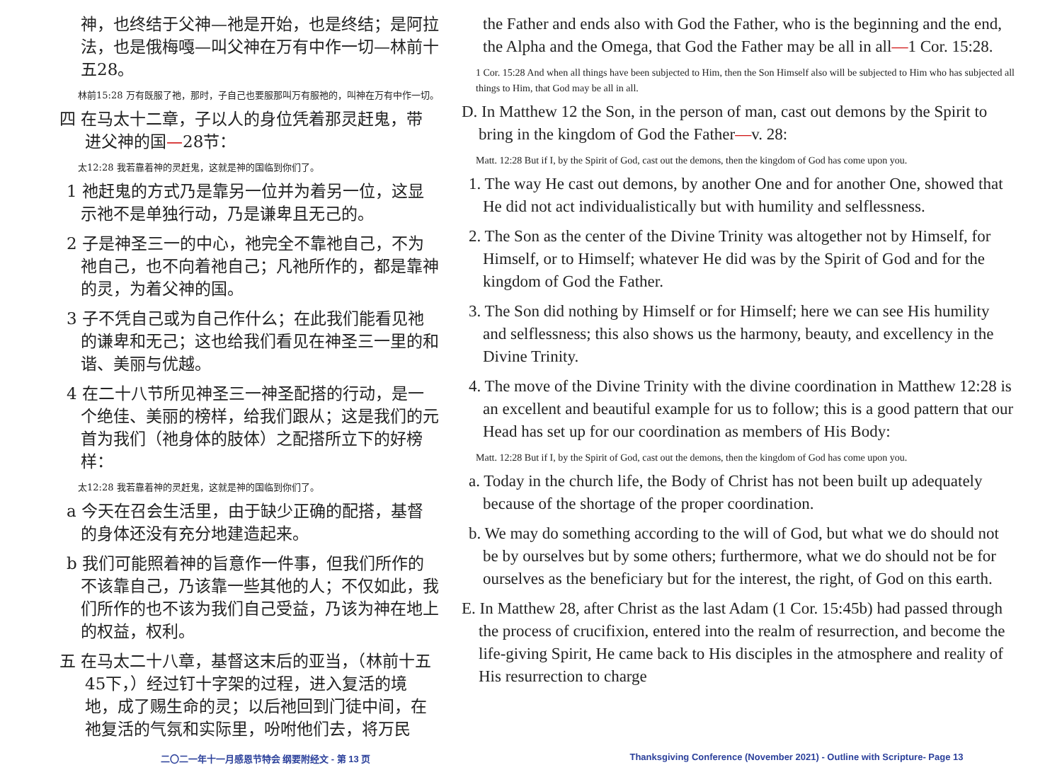神，也终结于父神—祂是开始，也是终结；是阿拉法，也是俄梅嘎—叫父神在万有中作一切—林前十五28。
林前15:28 万有既服了祂，那时，子自己也要服那叫万有服祂的，叫神在万有中作一切。
四 在马太十二章，子以人的身位凭着那灵赶鬼，带进父神的国—28节：
太12:28 我若靠着神的灵赶鬼，这就是神的国临到你们了。
1 祂赶鬼的方式乃是靠另一位并为着另一位，这显示祂不是单独行动，乃是谦卑且无己的。
2 子是神圣三一的中心，祂完全不靠祂自己，不为祂自己，也不向着祂自己；凡祂所作的，都是靠神的灵，为着父神的国。
3 子不凭自己或为自己作什么；在此我们能看见祂的谦卑和无己；这也给我们看见在神圣三一里的和谐、美丽与优越。
4 在二十八节所见神圣三一神圣配搭的行动，是一个绝佳、美丽的榜样，给我们跟从；这是我们的元首为我们（祂身体的肢体）之配搭所立下的好榜样：
太12:28 我若靠着神的灵赶鬼，这就是神的国临到你们了。
a 今天在召会生活里，由于缺少正确的配搭，基督的身体还没有充分地建造起来。
b 我们可能照着神的旨意作一件事，但我们所作的不该靠自己，乃该靠一些其他的人；不仅如此，我们所作的也不该为我们自己受益，乃该为神在地上的权益，权利。
五 在马太二十八章，基督这末后的亚当，（林前十五45下，）经过钉十字架的过程，进入复活的境地，成了赐生命的灵；以后祂回到门徒中间，在祂复活的气氛和实际里，吩咐他们去，将万民
the Father and ends also with God the Father, who is the beginning and the end, the Alpha and the Omega, that God the Father may be all in all—1 Cor. 15:28.
1 Cor. 15:28 And when all things have been subjected to Him, then the Son Himself also will be subjected to Him who has subjected all things to Him, that God may be all in all.
D. In Matthew 12 the Son, in the person of man, cast out demons by the Spirit to bring in the kingdom of God the Father—v. 28:
Matt. 12:28 But if I, by the Spirit of God, cast out the demons, then the kingdom of God has come upon you.
1. The way He cast out demons, by another One and for another One, showed that He did not act individualistically but with humility and selflessness.
2. The Son as the center of the Divine Trinity was altogether not by Himself, for Himself, or to Himself; whatever He did was by the Spirit of God and for the kingdom of God the Father.
3. The Son did nothing by Himself or for Himself; here we can see His humility and selflessness; this also shows us the harmony, beauty, and excellency in the Divine Trinity.
4. The move of the Divine Trinity with the divine coordination in Matthew 12:28 is an excellent and beautiful example for us to follow; this is a good pattern that our Head has set up for our coordination as members of His Body:
Matt. 12:28 But if I, by the Spirit of God, cast out the demons, then the kingdom of God has come upon you.
a. Today in the church life, the Body of Christ has not been built up adequately because of the shortage of the proper coordination.
b. We may do something according to the will of God, but what we do should not be by ourselves but by some others; furthermore, what we do should not be for ourselves as the beneficiary but for the interest, the right, of God on this earth.
E. In Matthew 28, after Christ as the last Adam (1 Cor. 15:45b) had passed through the process of crucifixion, entered into the realm of resurrection, and become the life-giving Spirit, He came back to His disciples in the atmosphere and reality of His resurrection to charge
二〇二一年十一月感恩节特会 纲要附经文 - 第 13 页 Thanksgiving Conference (November 2021) - Outline with Scripture- Page 13